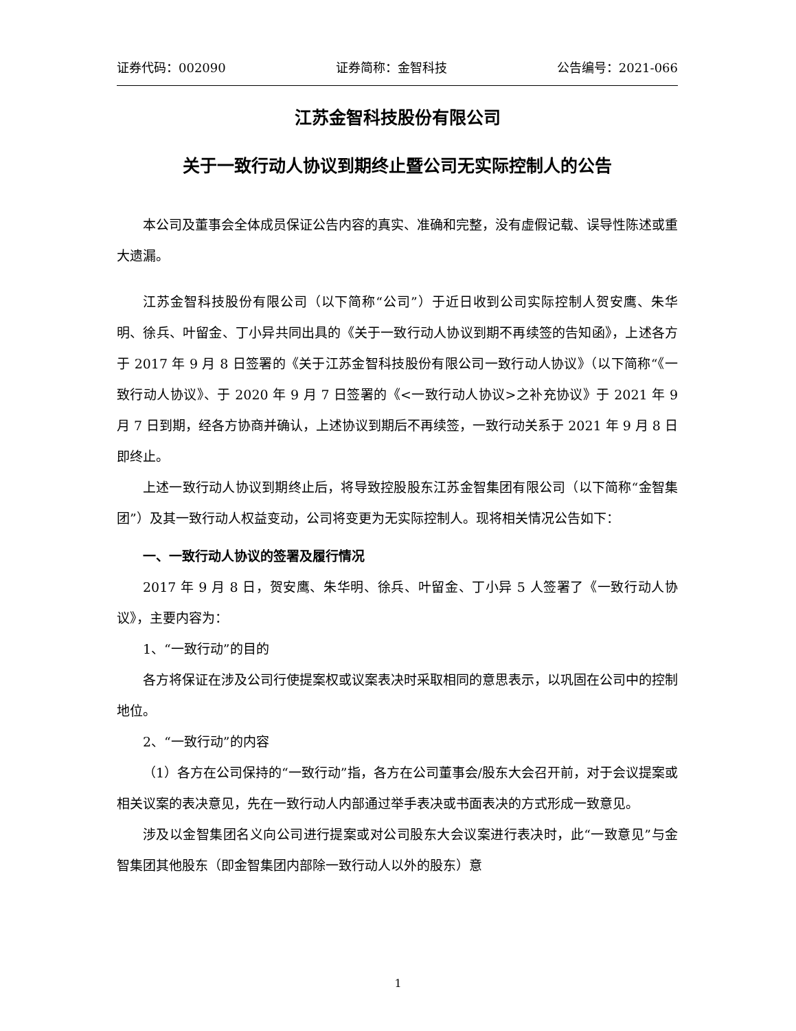证券代码：002090 证券简称：金智科技 公告编号：2021-066
江苏金智科技股份有限公司
关于一致行动人协议到期终止暨公司无实际控制人的公告
本公司及董事会全体成员保证公告内容的真实、准确和完整，没有虚假记载、误导性陈述或重大遗漏。
江苏金智科技股份有限公司（以下简称“公司”）于近日收到公司实际控制人贺安鹰、朱华明、徐兵、叶留金、丁小异共同出具的《关于一致行动人协议到期不再续签的告知函》，上述各方于 2017 年 9 月 8 日签署的《关于江苏金智科技股份有限公司一致行动人协议》（以下简称“《一致行动人协议》、于 2020 年 9 月 7 日签署的《<一致行动人协议>之补充协议》于 2021 年 9 月 7 日到期，经各方协商并确认，上述协议到期后不再续签，一致行动关系于 2021 年 9 月 8 日即终止。
上述一致行动人协议到期终止后，将导致控股股东江苏金智集团有限公司（以下简称“金智集团”）及其一致行动人权益变动，公司将变更为无实际控制人。现将相关情况公告如下：
一、一致行动人协议的签署及履行情况
2017 年 9 月 8 日，贺安鹰、朱华明、徐兵、叶留金、丁小异 5 人签署了《一致行动人协议》，主要内容为：
1、“一致行动”的目的
各方将保证在涉及公司行使提案权或议案表决时采取相同的意思表示，以巩固在公司中的控制地位。
2、“一致行动”的内容
（1）各方在公司保持的“一致行动”指，各方在公司董事会/股东大会召开前，对于会议提案或相关议案的表决意见，先在一致行动人内部通过举手表决或书面表决的方式形成一致意见。
涉及以金智集团名义向公司进行提案或对公司股东大会议案进行表决时，此“一致意见”与金智集团其他股东（即金智集团内部除一致行动人以外的股东）意
1